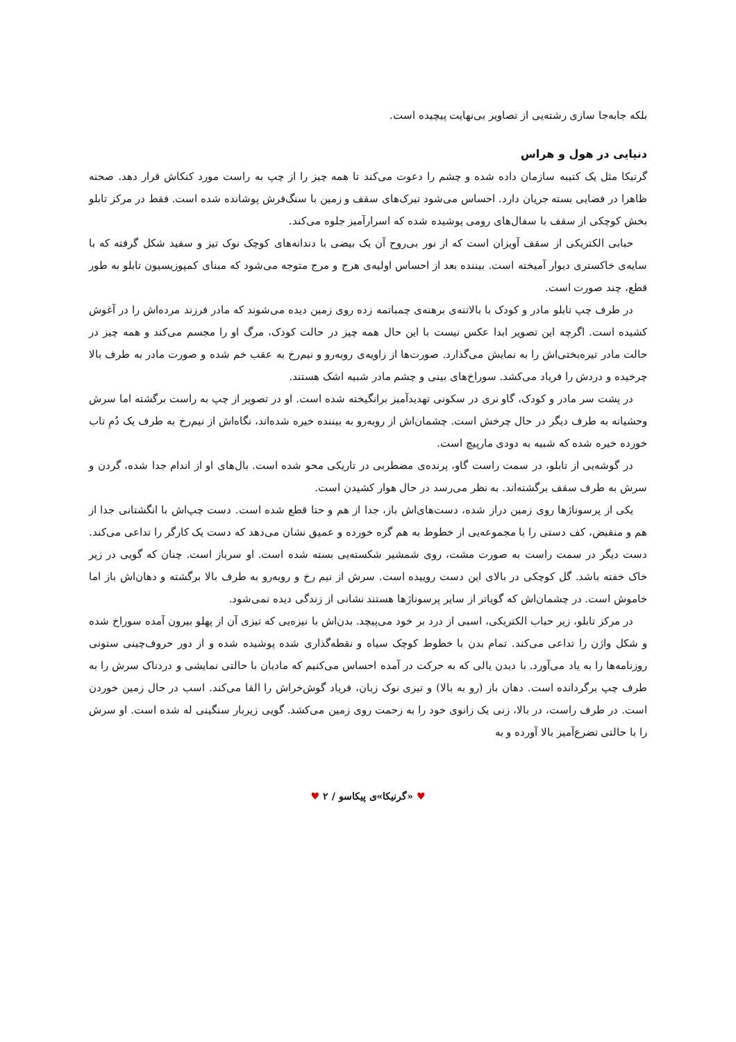بلکه جابه‌جا سازی رشته‌یی از تصاویر بی‌نهایت پیچیده است.
دنیایی در هول و هراس
گرنیکا مثل یک کتیبه سازمان داده شده و چشم را دعوت می‌کند تا همه چیز را از چپ به راست مورد کنکاش قرار دهد. صحنه ظاهرا در فضایی بسته جریان دارد. احساس می‌شود تیرک‌های سقف و زمین با سنگ‌فرش پوشانده شده است. فقط در مرکز تابلو بخش کوچکی از سقف با سفال‌های رومی پوشیده شده که اسرارآمیز جلوه می‌کند.
حبابی الکتریکی از سقف آویزان است که از نور بی‌روح آن یک بیضی با دندانه‌های کوچک نوک تیز و سفید شکل گرفته که با سایه‌ی خاکستری دیوار آمیخته است. بیننده بعد از احساس اولیه‌ی هرج و مرج متوجه می‌شود که مبنای کمپوزیسیون تابلو به طور قطع، چند صورت است.
در طرف چپ تابلو مادر و کودک با بالاتنه‌ی برهنه‌ی چمباتمه زده روی زمین دیده می‌شوند که مادر فرزند مرده‌اش را در آغوش کشیده است. اگرچه این تصویر ابدا عکس نیست با این حال همه چیز در حالت کودک، مرگ او را مجسم می‌کند و همه چیز در حالت مادر تیره‌بختی‌اش را به نمایش می‌گذارد. صورت‌ها از زاویه‌ی روبه‌رو و نیم‌رخ به عقب خم شده و صورت مادر به طرف بالا چرخیده و دردش را فریاد می‌کشد. سوراخ‌های بینی و چشم مادر شبیه اشک هستند.
در پشت سر مادر و کودک، گاو نری در سکونی تهدیدآمیز برانگیخته شده است. او در تصویر از چپ به راست برگشته اما سرش وحشیانه به طرف دیگر در حال چرخش است. چشمان‌اش از روبه‌رو به بیننده خیره شده‌اند، نگاه‌اش از نیم‌رخ به طرف یک دُمِ تاب خورده خیره شده که شبیه به دودی مارپیچ است.
در گوشه‌یی از تابلو، در سمت راست گاو، پرنده‌ی مضطربی در تاریکی محو شده است. بال‌های او از اندام جدا شده، گردن و سرش به طرف سقف برگشته‌اند. به نظر می‌رسد در حال هوار کشیدن است.
یکی از پرسوناژها روی زمین دراز شده، دست‌های‌اش باز، جدا از هم و حتا قطع شده است. دست چپ‌اش با انگشتانی جدا از هم و منقبض، کف دستی را با مجموعه‌یی از خطوط به هم گره خورده و عمیق نشان می‌دهد که دست یک کارگر را تداعی می‌کند. دست دیگر در سمت راست به صورت مشت، روی شمشیر شکسته‌یی بسته شده است. او سرباز است. چنان که گویی در زیر خاک خفته باشد. گل کوچکی در بالای این دست روییده است. سرش از نیم رخ و روبه‌رو به طرف بالا برگشته و دهان‌اش باز اما خاموش است. در چشمان‌اش که گویاتر از سایر پرسوناژها هستند نشانی از زندگی دیده نمی‌شود.
در مرکز تابلو، زیر حباب الکتریکی، اسبی از درد بر خود می‌پیچد. بدن‌اش با نیزه‌یی که تیزی آن از پهلو بیرون آمده سوراخ شده و شکل واژن را تداعی می‌کند. تمام بدن با خطوط کوچک سیاه و نقطه‌گذاری شده پوشیده شده و از دور حروف‌چینی ستونی روزنامه‌ها را به یاد می‌آورد. با دیدن یالی که به حرکت در آمده احساس می‌کنیم که مادیان با حالتی نمایشی و دردناک سرش را به طرف چپ برگردانده است. دهان باز (رو به بالا) و تیزی نوک زبان، فریاد گوش‌خراش را القا می‌کند. اسب در حال زمین خوردن است. در طرف راست، در بالا، زنی یک زانوی خود را به زحمت روی زمین می‌کشد. گویی زیربار سنگینی له شده است. او سرش را با حالتی تضرع‌آمیز بالا آورده و به
♥ «گرنیکا»ی پیکاسو / ۲ ♥